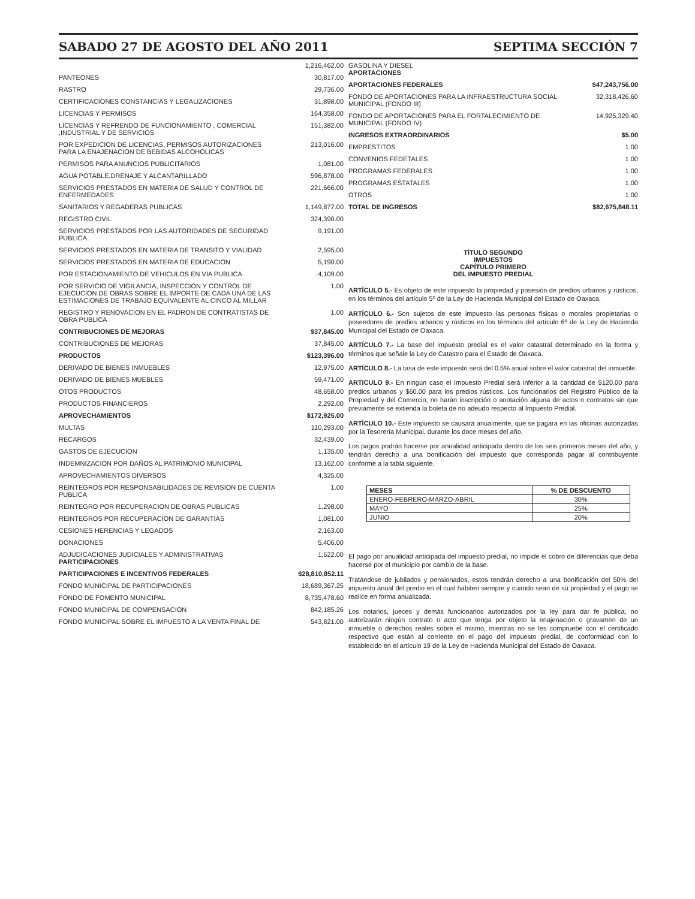SABADO 27 DE AGOSTO DEL AÑO 2011 SEPTIMA SECCIÓN 7
| | 1,216,462.00 |
| PANTEONES | 30,817.00 |
| RASTRO | 29,736.00 |
| CERTIFICACIONES CONSTANCIAS Y LEGALIZACIONES | 31,898.00 |
| LICENCIAS Y PERMISOS | 164,358.00 |
| LICENCIAS Y REFRENDO DE FUNCIONAMIENTO , COMERCIAL ,INDUSTRIAL Y DE SERVICIOS | 151,382.00 |
| POR EXPEDICION DE LICENCIAS, PERMISOS AUTORIZACIONES PARA LA ENAJENACION DE BEBIDAS ALCOHOLICAS | 213,016.00 |
| PERMISOS PARA ANUNCIOS PUBLICITARIOS | 1,081.00 |
| AGUA POTABLE,DRENAJE Y ALCANTARILLADO | 596,878.00 |
| SERVICIOS PRESTADOS EN MATERIA DE SALUD Y CONTROL DE ENFERMEDADES | 221,666.00 |
| SANITARIOS Y REGADERAS PUBLICAS | 1,149,877.00 |
| REGISTRO CIVIL | 324,390.00 |
| SERVICIOS PRESTADOS POR LAS AUTORIDADES DE SEGURIDAD PUBLICA | 9,191.00 |
| SERVICIOS PRESTADOS EN MATERIA DE TRANSITO Y VIALIDAD | 2,595.00 |
| SERVICIOS PRESTADOS EN MATERIA DE EDUCACION | 5,190.00 |
| POR ESTACIONAMIENTO DE VEHICULOS EN VIA PUBLICA | 4,109.00 |
| POR SERVICIO DE VIGILANCIA, INSPECCION Y CONTROL DE EJECUCION DE OBRAS SOBRE EL IMPORTE DE CADA UNA DE LAS ESTIMACIONES DE TRABAJO EQUIVALENTE AL CINCO AL MILLAR | 1.00 |
| REGISTRO Y RENOVACION EN EL PADRON DE CONTRATISTAS DE OBRA PUBLICA | 1.00 |
| CONTRIBUCIONES DE MEJORAS | $37,845.00 |
| CONTRIBUCIONES DE MEJORAS | 37,845.00 |
| PRODUCTOS | $123,396.00 |
| DERIVADO DE BIENES INMUEBLES | 12,975.00 |
| DERIVADO DE BIENES MUEBLES | 59,471.00 |
| OTOS PRODUCTOS | 48,658.00 |
| PRODUCTOS FINANCIEROS | 2,292.00 |
| APROVECHAMIENTOS | $172,925.00 |
| MULTAS | 110,293.00 |
| RECARGOS | 32,439.00 |
| GASTOS DE EJECUCION | 1,135.00 |
| INDEMNIZACION POR DAÑOS AL PATRIMONIO MUNICIPAL | 13,162.00 |
| APROVECHAMIENTOS DIVERSOS | 4,325.00 |
| REINTEGROS POR RESPONSABILIDADES DE REVISION DE CUENTA PUBLICA | 1.00 |
| REINTEGRO POR RECUPERACION DE OBRAS PUBLICAS | 1,298.00 |
| REINTEGROS POR RECUPERACION DE GARANTIAS | 1,081.00 |
| CESIONES HERENCIAS Y LEGADOS | 2,163.00 |
| DONACIONES | 5,406.00 |
| ADJUDICACIONES JUDICIALES Y ADMINISTRATIVAS PARTICIPACIONES | 1,622.00 |
| PARTICIPACIONES E INCENTIVOS FEDERALES | $28,810,852.11 |
| FONDO MUNICIPAL DE PARTICIPACIONES | 18,689,367.25 |
| FONDO DE FOMENTO MUNICIPAL | 8,735,478.60 |
| FONDO MUNICIPAL DE COMPENSACION | 842,185.26 |
| FONDO MUNICIPAL SOBRE EL IMPUESTO A LA VENTA FINAL DE | 543,821.00 |
| GASOLINA Y DIESEL APORTACIONES | |
| APORTACIONES FEDERALES | $47,243,756.00 |
| FONDO DE APORTACIONES PARA LA INFRAESTRUCTURA SOCIAL MUNICIPAL (FONDO III) | 32,318,426.60 |
| FONDO DE APORTACIONES PARA EL FORTALECIMIENTO DE MUNICIPAL (FONDO IV) | 14,925,329.40 |
| INGRESOS EXTRAORDINARIOS | $5.00 |
| EMPRESTITOS | 1.00 |
| CONVENIOS FEDETALES | 1.00 |
| PROGRAMAS FEDERALES | 1.00 |
| PROGRAMAS ESTATALES | 1.00 |
| OTROS | 1.00 |
| TOTAL DE INGRESOS | $82,675,848.11 |
TÍTULO SEGUNDO
IMPUESTOS
CAPÍTULO PRIMERO
DEL IMPUESTO PREDIAL
ARTÍCULO 5.- Es objeto de este impuesto la propiedad y posesión de predios urbanos y rústicos, en los términos del artículo 5º de la Ley de Hacienda Municipal del Estado de Oaxaca.
ARTÍCULO 6.- Son sujetos de este impuesto las personas físicas o morales propietarias o poseedores de predios urbanos y rústicos en los términos del artículo 6º de la Ley de Hacienda Municipal del Estado de Oaxaca.
ARTÍCULO 7.- La base del impuesto predial es el valor catastral determinado en la forma y términos que señale la Ley de Catastro para el Estado de Oaxaca.
ARTÍCULO 8.- La tasa de este impuesto será del 0.5% anual sobre el valor catastral del inmueble.
ARTICULO 9.- En ningún caso el Impuesto Predial será inferior a la cantidad de $120.00 para predios urbanos y $60.00 para los predios rústicos. Los funcionarios del Registro Público de la Propiedad y del Comercio, no harán inscripción o anotación alguna de actos o contratos sin que previamente se extienda la boleta de no adeudo respecto al Impuesto Predial.
ARTÍCULO 10.- Este impuesto se causará anualmente, que se pagara en las oficinas autorizadas por la Tesorería Municipal, durante los doce meses del año.
Los pagos podrán hacerse por anualidad anticipada dentro de los seis primeros meses del año, y tendrán derecho a una bonificación del impuesto que corresponda pagar al contribuyente conforme a la tabla siguiente.
| MESES | % DE DESCUENTO |
| --- | --- |
| ENERO-FEBRERO-MARZO-ABRIL | 30% |
| MAYO | 25% |
| JUNIO | 20% |
El pago por anualidad anticipada del impuesto predial, no impide el cobro de diferencias que deba hacerse por el municipio por cambio de la base.
Tratándose de jubilados y pensionados, estos tendrán derecho a una bonificación del 50% del impuesto anual del predio en el cual habiten siempre y cuando sean de su propiedad y el pago se realice en forma anualizada.
Los notarios, jueces y demás funcionarios autorizados por la ley para dar fe pública, no autorizarán ningún contrato o acto que tenga por objeto la enajenación o gravamen de un inmueble o derechos reales sobre el mismo, mientras no se les compruebe con el certificado respectivo que están al corriente en el pago del impuesto predial, de conformidad con lo establecido en el artículo 19 de la Ley de Hacienda Municipal del Estado de Oaxaca.